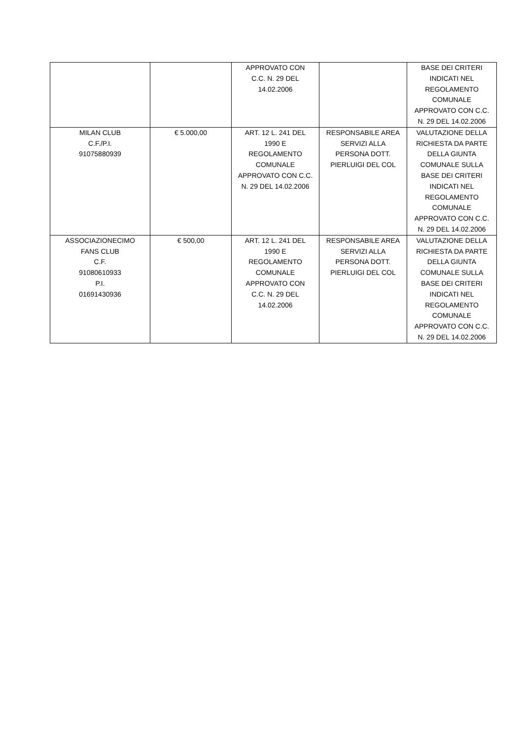| | | APPROVATO CON C.C. N. 29 DEL 14.02.2006 | | BASE DEI CRITERI INDICATI NEL REGOLAMENTO COMUNALE APPROVATO CON C.C. N. 29 DEL 14.02.2006 |
| MILAN CLUB C.F./P.I. 91075880939 | € 5.000,00 | ART. 12 L. 241 DEL 1990 E REGOLAMENTO COMUNALE APPROVATO CON C.C. N. 29 DEL 14.02.2006 | RESPONSABILE AREA SERVIZI ALLA PERSONA DOTT. PIERLUIGI DEL COL | VALUTAZIONE DELLA RICHIESTA DA PARTE DELLA GIUNTA COMUNALE SULLA BASE DEI CRITERI INDICATI NEL REGOLAMENTO COMUNALE APPROVATO CON C.C. N. 29 DEL 14.02.2006 |
| ASSOCIAZIONECIMO FANS CLUB C.F. 91080610933 P.I. 01691430936 | € 500,00 | ART. 12 L. 241 DEL 1990 E REGOLAMENTO COMUNALE APPROVATO CON C.C. N. 29 DEL 14.02.2006 | RESPONSABILE AREA SERVIZI ALLA PERSONA DOTT. PIERLUIGI DEL COL | VALUTAZIONE DELLA RICHIESTA DA PARTE DELLA GIUNTA COMUNALE SULLA BASE DEI CRITERI INDICATI NEL REGOLAMENTO COMUNALE APPROVATO CON C.C. N. 29 DEL 14.02.2006 |